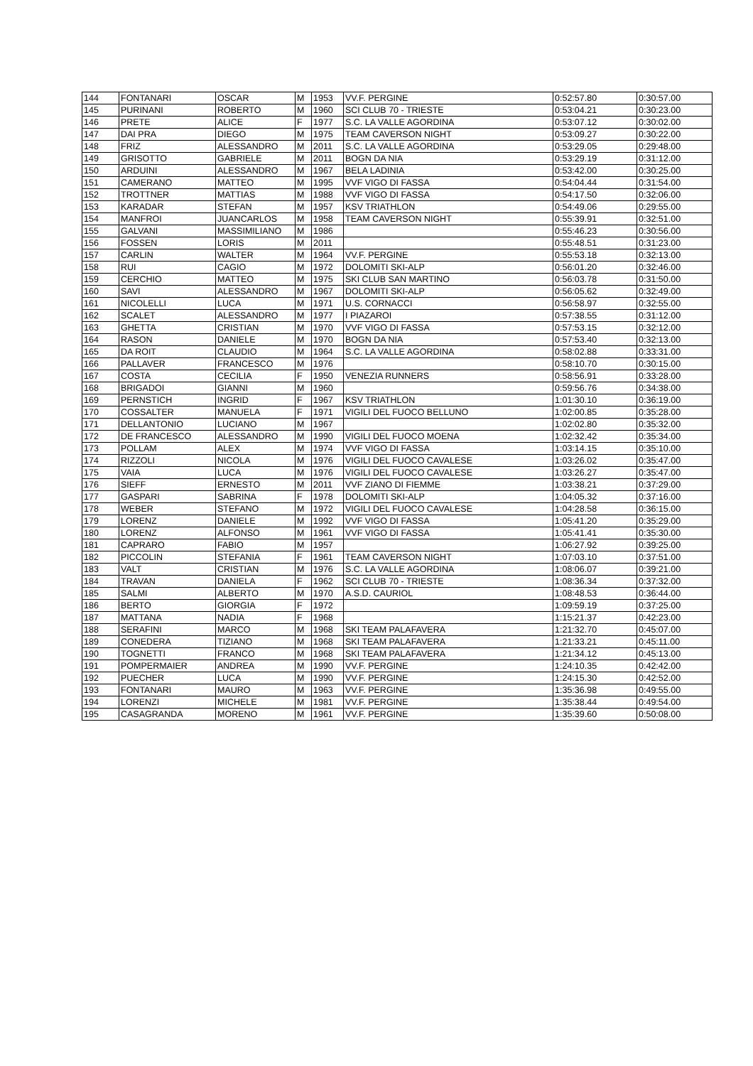| 144 | FONTANARI | OSCAR | M | 1953 | VV.F. PERGINE | 0:52:57.80 | 0:30:57.00 |
| 145 | PURINANI | ROBERTO | M | 1960 | SCI CLUB 70 - TRIESTE | 0:53:04.21 | 0:30:23.00 |
| 146 | PRETE | ALICE | F | 1977 | S.C. LA VALLE AGORDINA | 0:53:07.12 | 0:30:02.00 |
| 147 | DAI PRA | DIEGO | M | 1975 | TEAM CAVERSON NIGHT | 0:53:09.27 | 0:30:22.00 |
| 148 | FRIZ | ALESSANDRO | M | 2011 | S.C. LA VALLE AGORDINA | 0:53:29.05 | 0:29:48.00 |
| 149 | GRISOTTO | GABRIELE | M | 2011 | BOGN DA NIA | 0:53:29.19 | 0:31:12.00 |
| 150 | ARDUINI | ALESSANDRO | M | 1967 | BELA LADINIA | 0:53:42.00 | 0:30:25.00 |
| 151 | CAMERANO | MATTEO | M | 1995 | VVF VIGO DI FASSA | 0:54:04.44 | 0:31:54.00 |
| 152 | TROTTNER | MATTIAS | M | 1988 | VVF VIGO DI FASSA | 0:54:17.50 | 0:32:06.00 |
| 153 | KARADAR | STEFAN | M | 1957 | KSV TRIATHLON | 0:54:49.06 | 0:29:55.00 |
| 154 | MANFROI | JUANCARLOS | M | 1958 | TEAM CAVERSON NIGHT | 0:55:39.91 | 0:32:51.00 |
| 155 | GALVANI | MASSIMILIANO | M | 1986 | | 0:55:46.23 | 0:30:56.00 |
| 156 | FOSSEN | LORIS | M | 2011 | | 0:55:48.51 | 0:31:23.00 |
| 157 | CARLIN | WALTER | M | 1964 | VV.F. PERGINE | 0:55:53.18 | 0:32:13.00 |
| 158 | RUI | CAGIO | M | 1972 | DOLOMITI SKI-ALP | 0:56:01.20 | 0:32:46.00 |
| 159 | CERCHIO | MATTEO | M | 1975 | SKI CLUB SAN MARTINO | 0:56:03.78 | 0:31:50.00 |
| 160 | SAVI | ALESSANDRO | M | 1967 | DOLOMITI SKI-ALP | 0:56:05.62 | 0:32:49.00 |
| 161 | NICOLELLI | LUCA | M | 1971 | U.S. CORNACCI | 0:56:58.97 | 0:32:55.00 |
| 162 | SCALET | ALESSANDRO | M | 1977 | I PIAZAROI | 0:57:38.55 | 0:31:12.00 |
| 163 | GHETTA | CRISTIAN | M | 1970 | VVF VIGO DI FASSA | 0:57:53.15 | 0:32:12.00 |
| 164 | RASON | DANIELE | M | 1970 | BOGN DA NIA | 0:57:53.40 | 0:32:13.00 |
| 165 | DA ROIT | CLAUDIO | M | 1964 | S.C. LA VALLE AGORDINA | 0:58:02.88 | 0:33:31.00 |
| 166 | PALLAVER | FRANCESCO | M | 1976 | | 0:58:10.70 | 0:30:15.00 |
| 167 | COSTA | CECILIA | F | 1950 | VENEZIA RUNNERS | 0:58:56.91 | 0:33:28.00 |
| 168 | BRIGADOI | GIANNI | M | 1960 | | 0:59:56.76 | 0:34:38.00 |
| 169 | PERNSTICH | INGRID | F | 1967 | KSV TRIATHLON | 1:01:30.10 | 0:36:19.00 |
| 170 | COSSALTER | MANUELA | F | 1971 | VIGILI DEL FUOCO BELLUNO | 1:02:00.85 | 0:35:28.00 |
| 171 | DELLANTONIO | LUCIANO | M | 1967 | | 1:02:02.80 | 0:35:32.00 |
| 172 | DE FRANCESCO | ALESSANDRO | M | 1990 | VIGILI DEL FUOCO MOENA | 1:02:32.42 | 0:35:34.00 |
| 173 | POLLAM | ALEX | M | 1974 | VVF VIGO DI FASSA | 1:03:14.15 | 0:35:10.00 |
| 174 | RIZZOLI | NICOLA | M | 1976 | VIGILI DEL FUOCO CAVALESE | 1:03:26.02 | 0:35:47.00 |
| 175 | VAIA | LUCA | M | 1976 | VIGILI DEL FUOCO CAVALESE | 1:03:26.27 | 0:35:47.00 |
| 176 | SIEFF | ERNESTO | M | 2011 | VVF ZIANO DI FIEMME | 1:03:38.21 | 0:37:29.00 |
| 177 | GASPARI | SABRINA | F | 1978 | DOLOMITI SKI-ALP | 1:04:05.32 | 0:37:16.00 |
| 178 | WEBER | STEFANO | M | 1972 | VIGILI DEL FUOCO CAVALESE | 1:04:28.58 | 0:36:15.00 |
| 179 | LORENZ | DANIELE | M | 1992 | VVF VIGO DI FASSA | 1:05:41.20 | 0:35:29.00 |
| 180 | LORENZ | ALFONSO | M | 1961 | VVF VIGO DI FASSA | 1:05:41.41 | 0:35:30.00 |
| 181 | CAPRARO | FABIO | M | 1957 | | 1:06:27.92 | 0:39:25.00 |
| 182 | PICCOLIN | STEFANIA | F | 1961 | TEAM CAVERSON NIGHT | 1:07:03.10 | 0:37:51.00 |
| 183 | VALT | CRISTIAN | M | 1976 | S.C. LA VALLE AGORDINA | 1:08:06.07 | 0:39:21.00 |
| 184 | TRAVAN | DANIELA | F | 1962 | SCI CLUB 70 - TRIESTE | 1:08:36.34 | 0:37:32.00 |
| 185 | SALMI | ALBERTO | M | 1970 | A.S.D. CAURIOL | 1:08:48.53 | 0:36:44.00 |
| 186 | BERTO | GIORGIA | F | 1972 | | 1:09:59.19 | 0:37:25.00 |
| 187 | MATTANA | NADIA | F | 1968 | | 1:15:21.37 | 0:42:23.00 |
| 188 | SERAFINI | MARCO | M | 1968 | SKI TEAM PALAFAVERA | 1:21:32.70 | 0:45:07.00 |
| 189 | CONEDERA | TIZIANO | M | 1968 | SKI TEAM PALAFAVERA | 1:21:33.21 | 0:45:11.00 |
| 190 | TOGNETTI | FRANCO | M | 1968 | SKI TEAM PALAFAVERA | 1:21:34.12 | 0:45:13.00 |
| 191 | POMPERMAIER | ANDREA | M | 1990 | VV.F. PERGINE | 1:24:10.35 | 0:42:42.00 |
| 192 | PUECHER | LUCA | M | 1990 | VV.F. PERGINE | 1:24:15.30 | 0:42:52.00 |
| 193 | FONTANARI | MAURO | M | 1963 | VV.F. PERGINE | 1:35:36.98 | 0:49:55.00 |
| 194 | LORENZI | MICHELE | M | 1981 | VV.F. PERGINE | 1:35:38.44 | 0:49:54.00 |
| 195 | CASAGRANDA | MORENO | M | 1961 | VV.F. PERGINE | 1:35:39.60 | 0:50:08.00 |